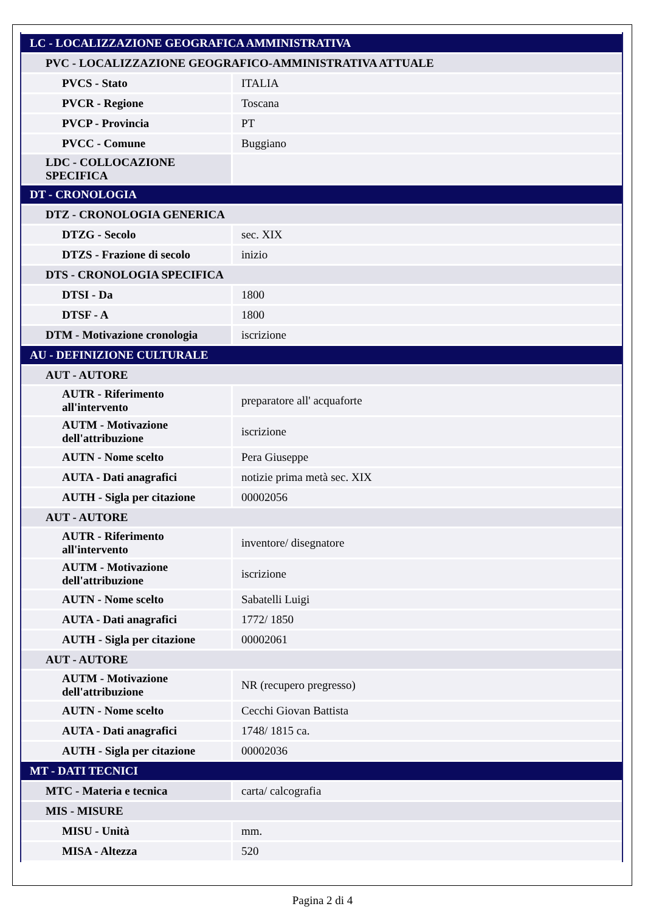| LC - LOCALIZZAZIONE GEOGRAFICA AMMINISTRATIVA | |
| PVC - LOCALIZZAZIONE GEOGRAFICO-AMMINISTRATIVA ATTUALE | |
| PVCS - Stato | ITALIA |
| PVCR - Regione | Toscana |
| PVCP - Provincia | PT |
| PVCC - Comune | Buggiano |
| LDC - COLLOCAZIONE SPECIFICA | |
| DT - CRONOLOGIA | |
| DTZ - CRONOLOGIA GENERICA | |
| DTZG - Secolo | sec. XIX |
| DTZS - Frazione di secolo | inizio |
| DTS - CRONOLOGIA SPECIFICA | |
| DTSI - Da | 1800 |
| DTSF - A | 1800 |
| DTM - Motivazione cronologia | iscrizione |
| AU - DEFINIZIONE CULTURALE | |
| AUT - AUTORE | |
| AUTR - Riferimento all'intervento | preparatore all' acquaforte |
| AUTM - Motivazione dell'attribuzione | iscrizione |
| AUTN - Nome scelto | Pera Giuseppe |
| AUTA - Dati anagrafici | notizie prima metà sec. XIX |
| AUTH - Sigla per citazione | 00002056 |
| AUT - AUTORE | |
| AUTR - Riferimento all'intervento | inventore/ disegnatore |
| AUTM - Motivazione dell'attribuzione | iscrizione |
| AUTN - Nome scelto | Sabatelli Luigi |
| AUTA - Dati anagrafici | 1772/ 1850 |
| AUTH - Sigla per citazione | 00002061 |
| AUT - AUTORE | |
| AUTM - Motivazione dell'attribuzione | NR (recupero pregresso) |
| AUTN - Nome scelto | Cecchi Giovan Battista |
| AUTA - Dati anagrafici | 1748/ 1815 ca. |
| AUTH - Sigla per citazione | 00002036 |
| MT - DATI TECNICI | |
| MTC - Materia e tecnica | carta/ calcografia |
| MIS - MISURE | |
| MISU - Unità | mm. |
| MISA - Altezza | 520 |
Pagina 2 di 4